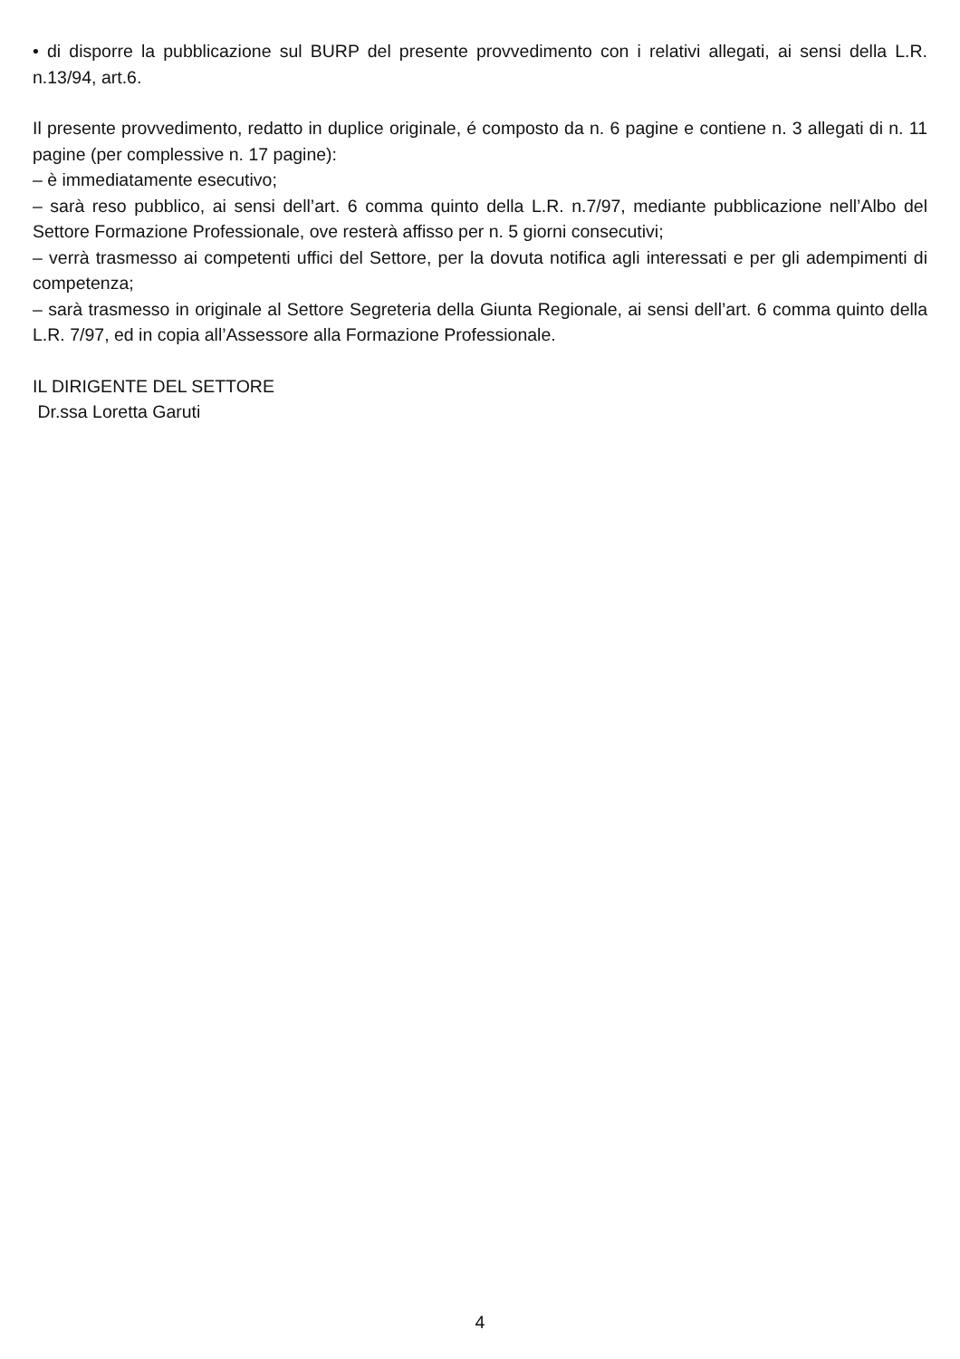• di disporre la pubblicazione sul BURP del presente provvedimento con i relativi allegati, ai sensi della L.R. n.13/94, art.6.
Il presente provvedimento, redatto in duplice originale, é composto da n. 6 pagine e contiene n. 3 allegati di n. 11 pagine (per complessive n. 17 pagine):
– è immediatamente esecutivo;
– sarà reso pubblico, ai sensi dell’art. 6 comma quinto della L.R. n.7/97, mediante pubblicazione nell’Albo del Settore Formazione Professionale, ove resterà affisso per n. 5 giorni consecutivi;
– verrà trasmesso ai competenti uffici del Settore, per la dovuta notifica agli interessati e per gli adempimenti di competenza;
– sarà trasmesso in originale al Settore Segreteria della Giunta Regionale, ai sensi dell’art. 6 comma quinto della L.R. 7/97, ed in copia all’Assessore alla Formazione Professionale.
IL DIRIGENTE DEL SETTORE
Dr.ssa Loretta Garuti
4